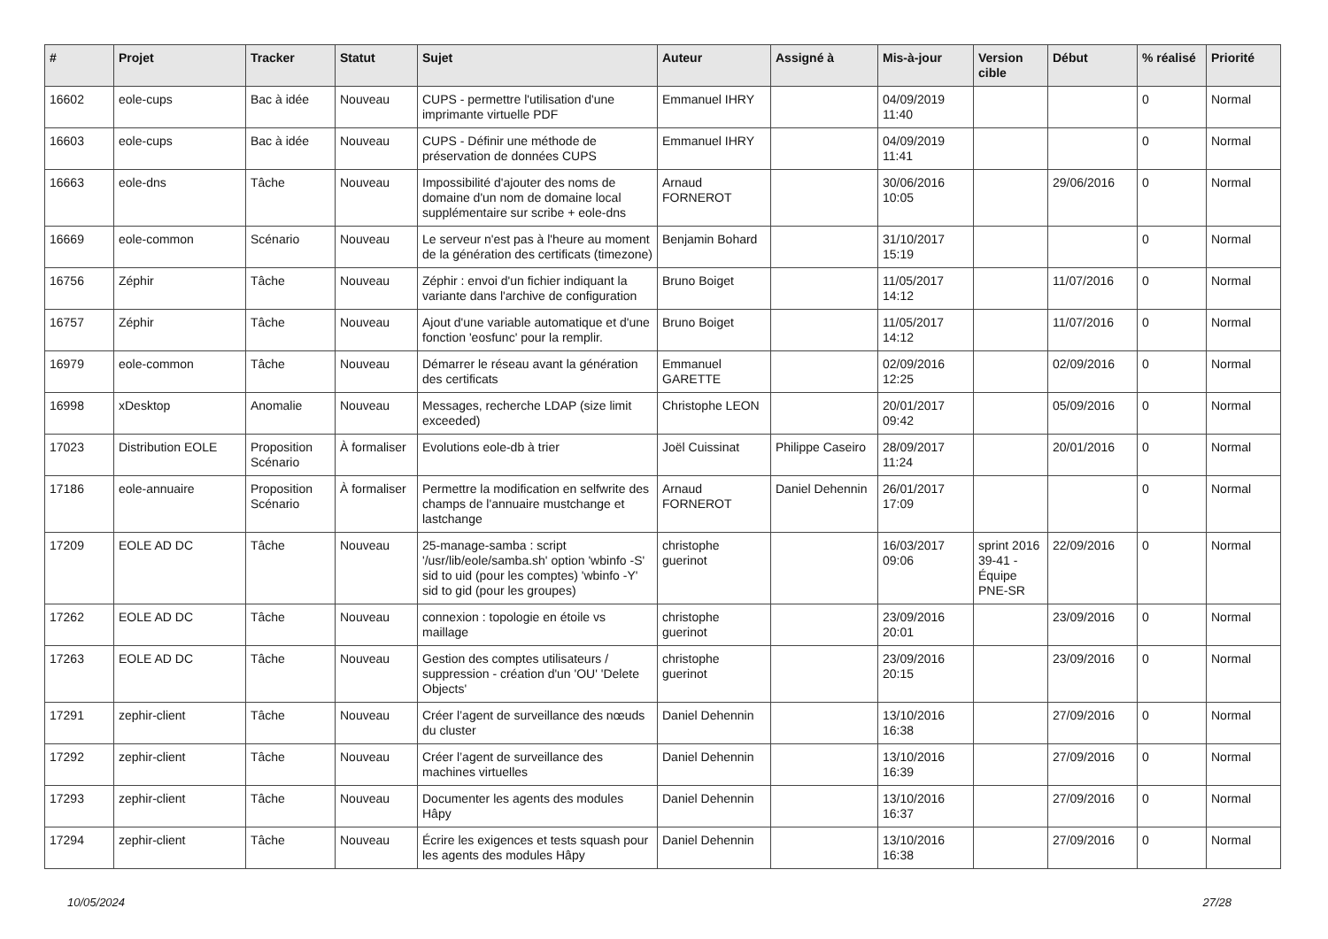| # | Projet | Tracker | Statut | Sujet | Auteur | Assigné à | Mis-à-jour | Version cible | Début | % réalisé | Priorité |
| --- | --- | --- | --- | --- | --- | --- | --- | --- | --- | --- | --- |
| 16602 | eole-cups | Bac à idée | Nouveau | CUPS - permettre l'utilisation d'une imprimante virtuelle PDF | Emmanuel IHRY | | 04/09/2019 11:40 | | | 0 | Normal |
| 16603 | eole-cups | Bac à idée | Nouveau | CUPS - Définir une méthode de préservation de données CUPS | Emmanuel IHRY | | 04/09/2019 11:41 | | | 0 | Normal |
| 16663 | eole-dns | Tâche | Nouveau | Impossibilité d'ajouter des noms de domaine d'un nom de domaine local supplémentaire sur scribe + eole-dns | Arnaud FORNEROT | | 30/06/2016 10:05 | | 29/06/2016 | 0 | Normal |
| 16669 | eole-common | Scénario | Nouveau | Le serveur n'est pas à l'heure au moment de la génération des certificats (timezone) | Benjamin Bohard | | 31/10/2017 15:19 | | | 0 | Normal |
| 16756 | Zéphir | Tâche | Nouveau | Zéphir : envoi d'un fichier indiquant la variante dans l'archive de configuration | Bruno Boiget | | 11/05/2017 14:12 | | 11/07/2016 | 0 | Normal |
| 16757 | Zéphir | Tâche | Nouveau | Ajout d'une variable automatique et d'une fonction 'eosfunc' pour la remplir. | Bruno Boiget | | 11/05/2017 14:12 | | 11/07/2016 | 0 | Normal |
| 16979 | eole-common | Tâche | Nouveau | Démarrer le réseau avant la génération des certificats | Emmanuel GARETTE | | 02/09/2016 12:25 | | 02/09/2016 | 0 | Normal |
| 16998 | xDesktop | Anomalie | Nouveau | Messages, recherche LDAP (size limit exceeded) | Christophe LEON | | 20/01/2017 09:42 | | 05/09/2016 | 0 | Normal |
| 17023 | Distribution EOLE | Proposition Scénario | À formaliser | Evolutions eole-db à trier | Joël Cuissinat | Philippe Caseiro | 28/09/2017 11:24 | | 20/01/2016 | 0 | Normal |
| 17186 | eole-annuaire | Proposition Scénario | À formaliser | Permettre la modification en selfwrite des champs de l'annuaire mustchange et lastchange | Arnaud FORNEROT | Daniel Dehennin | 26/01/2017 17:09 | | | 0 | Normal |
| 17209 | EOLE AD DC | Tâche | Nouveau | 25-manage-samba : script '/usr/lib/eole/samba.sh' option 'wbinfo -S' sid to uid (pour les comptes) 'wbinfo -Y' sid to gid (pour les groupes) | christophe guerinot | | 16/03/2017 09:06 | sprint 2016 39-41 - Équipe PNE-SR | 22/09/2016 | 0 | Normal |
| 17262 | EOLE AD DC | Tâche | Nouveau | connexion : topologie en étoile vs maillage | christophe guerinot | | 23/09/2016 20:01 | | 23/09/2016 | 0 | Normal |
| 17263 | EOLE AD DC | Tâche | Nouveau | Gestion des comptes utilisateurs / suppression - création d'un 'OU' 'Delete Objects' | christophe guerinot | | 23/09/2016 20:15 | | 23/09/2016 | 0 | Normal |
| 17291 | zephir-client | Tâche | Nouveau | Créer l’agent de surveillance des nœuds du cluster | Daniel Dehennin | | 13/10/2016 16:38 | | 27/09/2016 | 0 | Normal |
| 17292 | zephir-client | Tâche | Nouveau | Créer l’agent de surveillance des machines virtuelles | Daniel Dehennin | | 13/10/2016 16:39 | | 27/09/2016 | 0 | Normal |
| 17293 | zephir-client | Tâche | Nouveau | Documenter les agents des modules Hâpy | Daniel Dehennin | | 13/10/2016 16:37 | | 27/09/2016 | 0 | Normal |
| 17294 | zephir-client | Tâche | Nouveau | Écrire les exigences et tests squash pour les agents des modules Hâpy | Daniel Dehennin | | 13/10/2016 16:38 | | 27/09/2016 | 0 | Normal |
10/05/2024 27/28